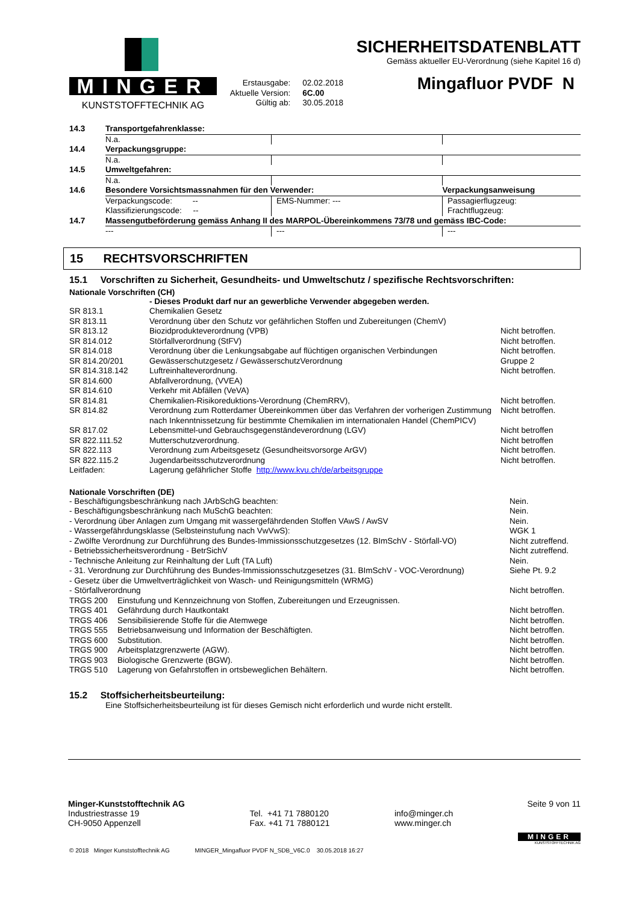MINGER
KUNSTSTOFFTECHNIK AG
| Erstausgabe: | 02.02.2018 |
| Aktuelle Version: | 6C.00 |
| Gültig ab: | 30.05.2018 |
SICHERHEITSDATENBLATT
Gemäss aktueller EU-Verordnung (siehe Kapitel 16 d)
Mingafluor PVDF N
| 14.3 | Transportgefahrenklasse: | | |
| | N.a. | | |
| 14.4 | Verpackungsgruppe: | | |
| | N.a. | | |
| 14.5 | Umweltgefahren: | | |
| | N.a. | | |
| 14.6 | Besondere Vorsichtsmassnahmen für den Verwender: | | Verpackungsanweisung |
| | Verpackungscode: -- Klassifizierungscode: -- | EMS-Nummer: --- | Passagierflugzeug: Frachtflugzeug: |
| 14.7 | Massengutbeförderung gemäss Anhang II des MARPOL-Übereinkommens 73/78 und gemäss IBC-Code: | | |
| | --- | --- | --- |
15 RECHTSVORSCHRIFTEN
15.1 Vorschriften zu Sicherheit, Gesundheits- und Umweltschutz / spezifische Rechtsvorschriften:
Nationale Vorschriften (CH)
| | - Dieses Produkt darf nur an gewerbliche Verwender abgegeben werden. | |
| SR 813.1 | Chemikalien Gesetz | |
| SR 813.11 | Verordnung über den Schutz vor gefährlichen Stoffen und Zubereitungen (ChemV) | |
| SR 813.12 | Biozidprodukteverordnung (VPB) | Nicht betroffen. |
| SR 814.012 | Störfallverordnung (StFV) | Nicht betroffen. |
| SR 814.018 | Verordnung über die Lenkungsabgabe auf flüchtigen organischen Verbindungen | Nicht betroffen. |
| SR 814.20/201 | Gewässerschutzgesetz / GewässerschutzVerordnung | Gruppe 2 |
| SR 814.318.142 | Luftreinhalteverordnung. | Nicht betroffen. |
| SR 814.600 | Abfallverordnung, (VVEA) | |
| SR 814.610 | Verkehr mit Abfällen (VeVA) | |
| SR 814.81 | Chemikalien-Risikoreduktions-Verordnung (ChemRRV), | Nicht betroffen. |
| SR 814.82 | Verordnung zum Rotterdamer Übereinkommen über das Verfahren der vorherigen Zustimmung nach Inkenntnissetzung für bestimmte Chemikalien im internationalen Handel (ChemPICV) | Nicht betroffen. |
| SR 817.02 | Lebensmittel-und Gebrauchsgegenständeverordnung (LGV) | Nicht betroffen |
| SR 822.111.52 | Mutterschutzverordnung. | Nicht betroffen |
| SR 822.113 | Verordnung zum Arbeitsgesetz (Gesundheitsvorsorge ArGV) | Nicht betroffen. |
| SR 822.115.2 | Jugendarbeitsschutzverordnung | Nicht betroffen. |
| Leitfaden: | Lagerung gefährlicher Stoffe http://www.kvu.ch/de/arbeitsgruppe | |
Nationale Vorschriften (DE)
| - Beschäftigungsbeschränkung nach JArbSchG beachten: | | Nein. |
| - Beschäftigungsbeschränkung nach MuSchG beachten: | | Nein. |
| - Verordnung über Anlagen zum Umgang mit wassergefährdenden Stoffen VAwS / AwSV | | Nein. |
| - Wassergefährdungsklasse (Selbsteinstufung nach VwVwS): | | WGK 1 |
| - Zwölfte Verordnung zur Durchführung des Bundes-Immissionsschutzgesetzes (12. BImSchV - Störfall-VO) | | Nicht zutreffend. |
| - Betriebssicherheitsverordnung - BetrSichV | | Nicht zutreffend. |
| - Technische Anleitung zur Reinhaltung der Luft (TA Luft) | | Nein. |
| - 31. Verordnung zur Durchführung des Bundes-Immissionsschutzgesetzes (31. BImSchV - VOC-Verordnung) | | Siehe Pt. 9.2 |
| - Gesetz über die Umweltverträglichkeit von Wasch- und Reinigungsmitteln (WRMG) | | |
| - Störfallverordnung | | Nicht betroffen. |
| TRGS 200 | Einstufung und Kennzeichnung von Stoffen, Zubereitungen und Erzeugnissen. | |
| TRGS 401 | Gefährdung durch Hautkontakt | Nicht betroffen. |
| TRGS 406 | Sensibilisierende Stoffe für die Atemwege | Nicht betroffen. |
| TRGS 555 | Betriebsanweisung und Information der Beschäftigten. | Nicht betroffen. |
| TRGS 600 | Substitution. | Nicht betroffen. |
| TRGS 900 | Arbeitsplatzgrenzwerte (AGW). | Nicht betroffen. |
| TRGS 903 | Biologische Grenzwerte (BGW). | Nicht betroffen. |
| TRGS 510 | Lagerung von Gefahrstoffen in ortsbeweglichen Behältern. | Nicht betroffen. |
15.2 Stoffsicherheitsbeurteilung:
Eine Stoffsicherheitsbeurteilung ist für dieses Gemisch nicht erforderlich und wurde nicht erstellt.
Minger-Kunststofftechnik AG
Industriestrasse 19
CH-9050 Appenzell
Tel. +41 71 7880120
Fax. +41 71 7880121
info@minger.ch
www.minger.ch
Seite 9 von 11
MINGER
KUNSTSTOFFTECHNIK AG
© 2018 Minger Kunststofftechnik AG MINGER_Mingafluor PVDF N_SDB_V6C.0 30.05.2018 16:27